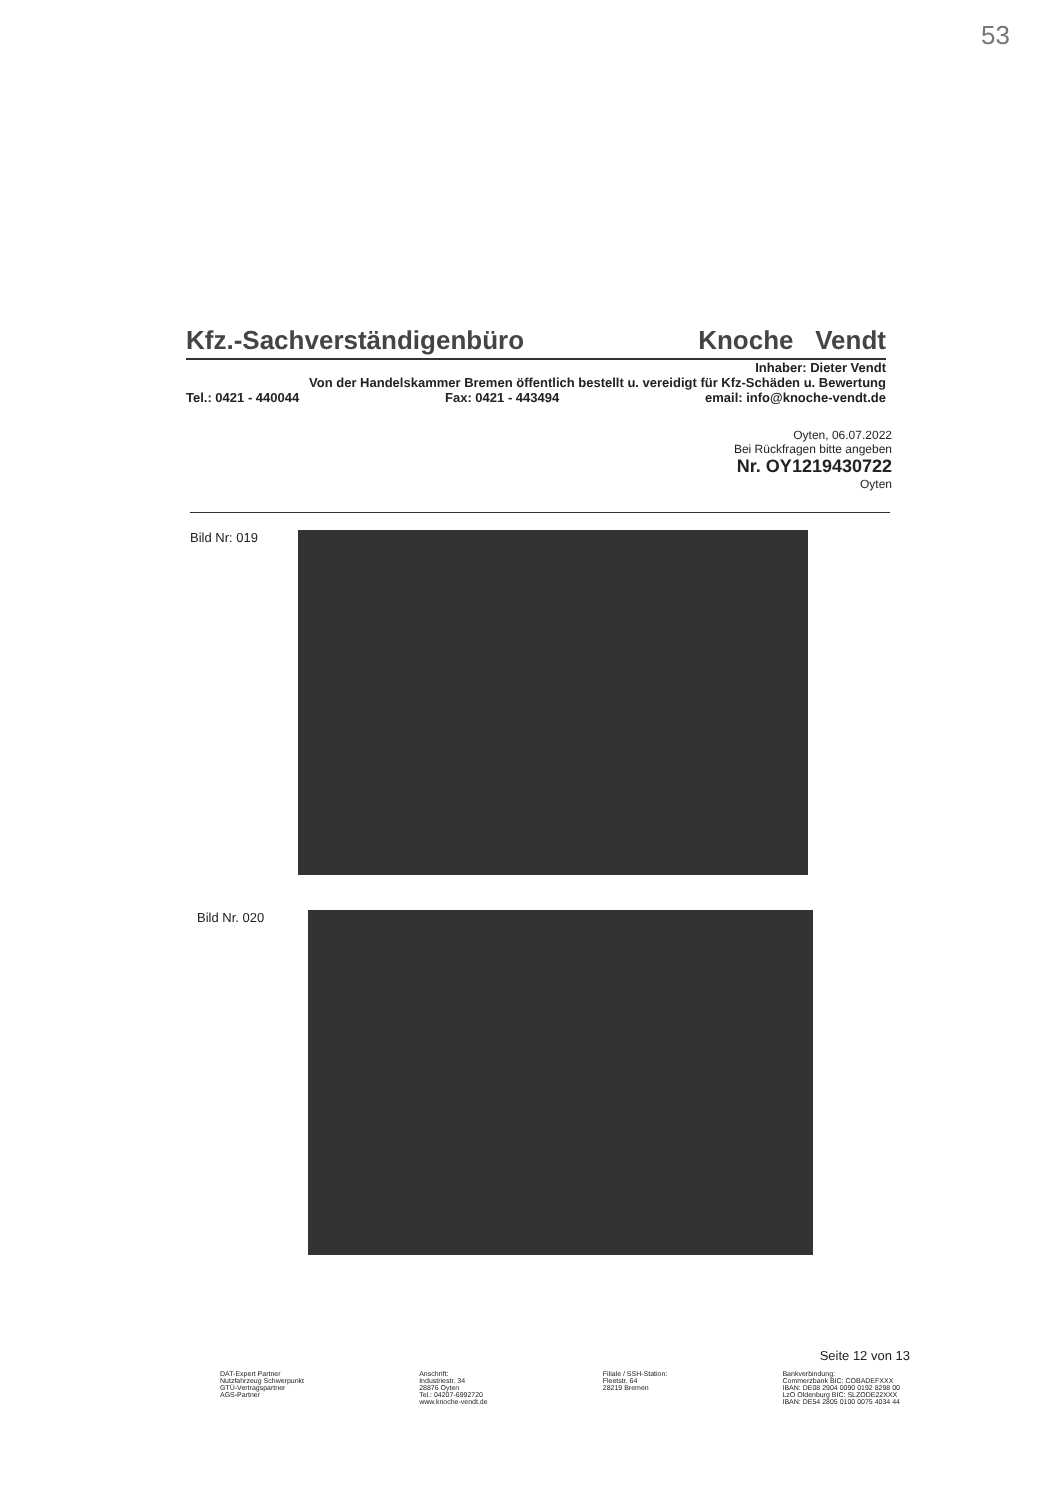53
Kfz.-Sachverständigenbüro Knoche Vendt
Inhaber: Dieter Vendt
Von der Handelskammer Bremen öffentlich bestellt u. vereidigt für Kfz-Schäden u. Bewertung
Tel.: 0421 - 440044 Fax: 0421 - 443494 email: info@knoche-vendt.de
Oyten, 06.07.2022
Bei Rückfragen bitte angeben
Nr. OY1219430722
Oyten
Bild Nr: 019
Bild Nr. 020
Seite 12 von 13
DAT-Expert Partner
Nutzfahrzeug Schwerpunkt
GTÜ-Vertragspartner
AGS-Partner
Anschrift:
Industriestr. 34
28876 Oyten
Tel.: 04207-6992720
www.knoche-vendt.de
Filiale / SSH-Station:
Fleetstr. 64
28219 Bremen
Bankverbindung:
Commerzbank BIC: COBADEFXXX
IBAN: DE08 2904 0090 0192 8298 00
LzO Oldenburg BIC: SLZODE22XXX
IBAN: DE54 2805 0100 0075 4034 44